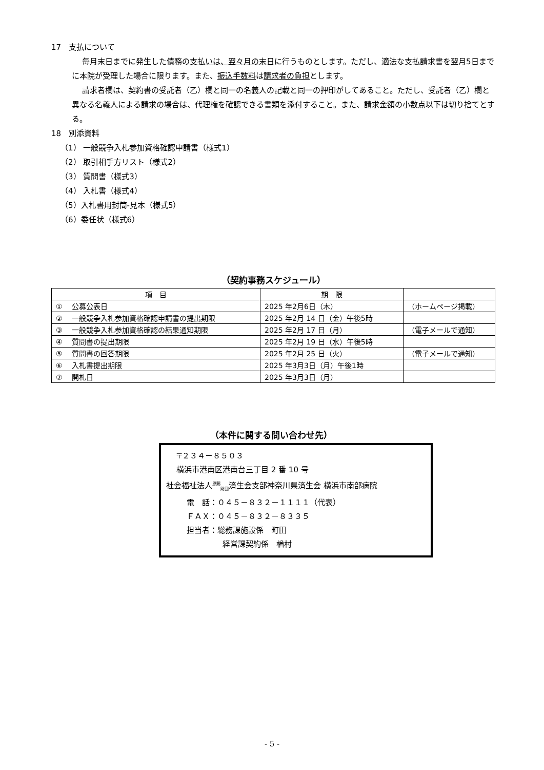17　支払について
毎月末日までに発生した債務の支払いは、翌々月の末日に行うものとします。ただし、適法な支払請求書を翌月5日までに本院が受理した場合に限ります。また、振込手数料は請求者の負担とします。
請求者欄は、契約書の受託者（乙）欄と同一の名義人の記載と同一の押印がしてあること。ただし、受託者（乙）欄と異なる名義人による請求の場合は、代理権を確認できる書類を添付すること。また、請求金額の小数点以下は切り捨てとする。
18　別添資料
（1） 一般競争入札参加資格確認申請書（様式1）
（2） 取引相手方リスト（様式2）
（3） 質問書（様式3）
（4） 入札書（様式4）
（5）入札書用封筒-見本（様式5）
（6）委任状（様式6）
（契約事務スケジュール）
| 項 目 | 期 限 | |
| --- | --- | --- |
| ① 公募公表日 | 2025 年2月6日（木） | （ホームページ掲載） |
| ② 一般競争入札参加資格確認申請書の提出期限 | 2025 年2月 14 日（金）午後5時 | |
| ③ 一般競争入札参加資格確認の結果通知期限 | 2025 年2月 17 日（月） | （電子メールで通知） |
| ④ 質問書の提出期限 | 2025 年2月 19 日（水）午後5時 | |
| ⑤ 質問書の回答期限 | 2025 年2月 25 日（火） | （電子メールで通知） |
| ⑥ 入札書提出期限 | 2025 年3月3日（月）午後1時 | |
| ⑦ 開札日 | 2025 年3月3日（月） | |
（本件に関する問い合わせ先）
〒２３４－８５０３
横浜市港南区港南台三丁目 2 番 10 号
社会福祉法人<sup>恩賜</sup><sub>財団</sub>済生会支部神奈川県済生会 横浜市南部病院
電　話：０４５－８３２－１１１１（代表）
ＦＡＸ：０４５－８３２－８３３５
担当者：総務課施設係　町田
経営課契約係　楢村
- 5 -